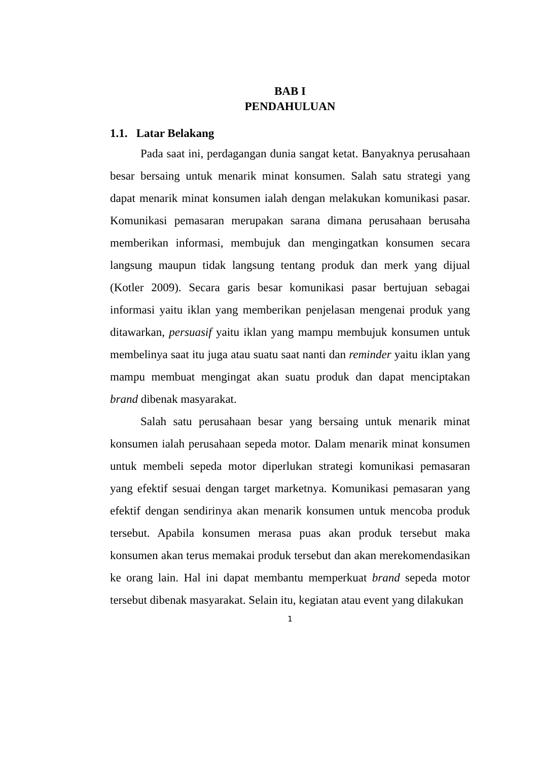BAB I
PENDAHULUAN
1.1. Latar Belakang
Pada saat ini, perdagangan dunia sangat ketat. Banyaknya perusahaan besar bersaing untuk menarik minat konsumen. Salah satu strategi yang dapat menarik minat konsumen ialah dengan melakukan komunikasi pasar. Komunikasi pemasaran merupakan sarana dimana perusahaan berusaha memberikan informasi, membujuk dan mengingatkan konsumen secara langsung maupun tidak langsung tentang produk dan merk yang dijual (Kotler 2009). Secara garis besar komunikasi pasar bertujuan sebagai informasi yaitu iklan yang memberikan penjelasan mengenai produk yang ditawarkan, persuasif yaitu iklan yang mampu membujuk konsumen untuk membelinya saat itu juga atau suatu saat nanti dan reminder yaitu iklan yang mampu membuat mengingat akan suatu produk dan dapat menciptakan brand dibenak masyarakat.
Salah satu perusahaan besar yang bersaing untuk menarik minat konsumen ialah perusahaan sepeda motor. Dalam menarik minat konsumen untuk membeli sepeda motor diperlukan strategi komunikasi pemasaran yang efektif sesuai dengan target marketnya. Komunikasi pemasaran yang efektif dengan sendirinya akan menarik konsumen untuk mencoba produk tersebut. Apabila konsumen merasa puas akan produk tersebut maka konsumen akan terus memakai produk tersebut dan akan merekomendasikan ke orang lain. Hal ini dapat membantu memperkuat brand sepeda motor tersebut dibenak masyarakat. Selain itu, kegiatan atau event yang dilakukan
1